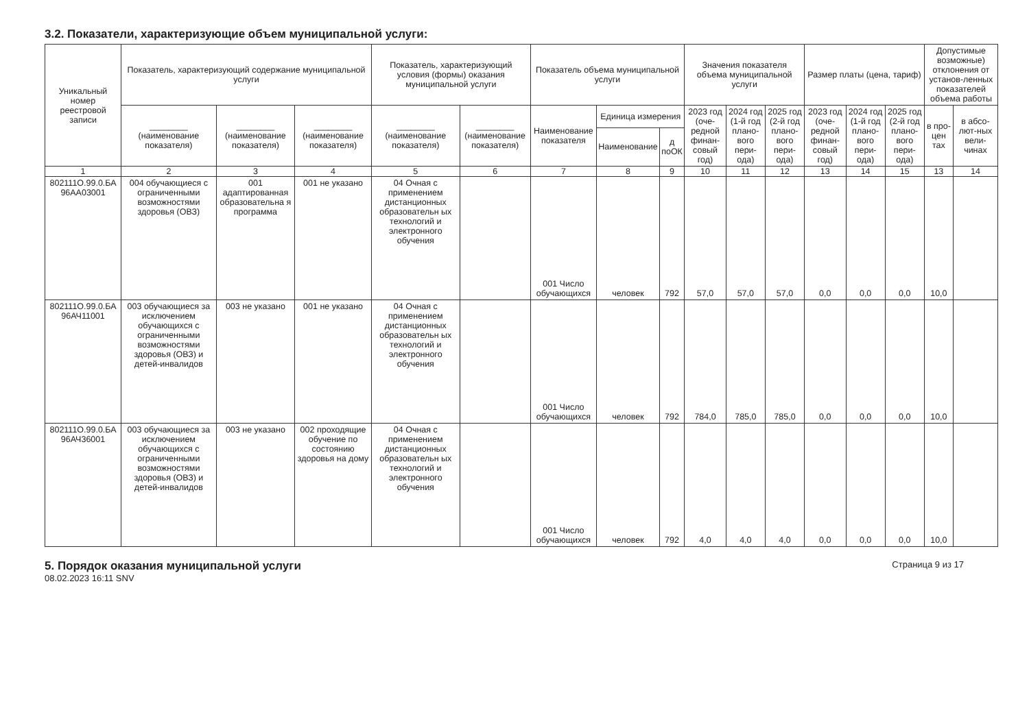3.2. Показатели, характеризующие объем муниципальной услуги:
| Уникальный номер реестровой записи | Показатель, характеризующий содержание муниципальной услуги | | | Показатель, характеризующий условия (формы) оказания муниципальной услуги | | Показатель объема муниципальной услуги | | | Значения показателя объема муниципальной услуги | | | Размер платы (цена, тариф) | | | Допустимые возможные) отклонения от установ-ленных показателей объема работы | |
| --- | --- | --- | --- | --- | --- | --- | --- | --- | --- | --- | --- | --- | --- | --- | --- | --- |
| | ________ (наименование показателя) | ________ (наименование показателя) | ________ (наименование показателя) | ________ (наименование показателя) | ________ (наименование показателя) | Наименование показателя | Единица измерения | | 2023 год (оче-редной финан-совый год) | 2024 год (1-й год плано-вого пери-ода) | 2025 год (2-й год плано-вого пери-ода) | 2023 год (оче-редной финан-совый год) | 2024 год (1-й год плано-вого пери-ода) | 2025 год (2-й год плано-вого пери-ода) | в про-цен тах | в абсо-лют-ных вели-чинах |
| | | | | | | | Наименование | д поОК | | | | | | | | |
| 1 | 2 | 3 | 4 | 5 | 6 | 7 | 8 | 9 | 10 | 11 | 12 | 13 | 14 | 15 | 13 | 14 |
| 802111О.99.0.БА 96АА03001 | 004 обучающиеся с ограниченными возможностями здоровья (ОВЗ) | 001 адаптированная образовательна я программа | 001 не указано | 04 Очная с применением дистанционных образовательн ых технологий и электронного обучения | | 001 Число обучающихся | человек | 792 | 57,0 | 57,0 | 57,0 | 0,0 | 0,0 | 0,0 | 10,0 | |
| 802111О.99.0.БА 96АЧ11001 | 003 обучающиеся за исключением обучающихся с ограниченными возможностями здоровья (ОВЗ) и детей-инвалидов | 003 не указано | 001 не указано | 04 Очная с применением дистанционных образовательн ых технологий и электронного обучения | | 001 Число обучающихся | человек | 792 | 784,0 | 785,0 | 785,0 | 0,0 | 0,0 | 0,0 | 10,0 | |
| 802111О.99.0.БА 96АЧ36001 | 003 обучающиеся за исключением обучающихся с ограниченными возможностями здоровья (ОВЗ) и детей-инвалидов | 003 не указано | 002 проходящие обучение по состоянию здоровья на дому | 04 Очная с применением дистанционных образовательн ых технологий и электронного обучения | | 001 Число обучающихся | человек | 792 | 4,0 | 4,0 | 4,0 | 0,0 | 0,0 | 0,0 | 10,0 | |
5. Порядок оказания муниципальной услуги
08.02.2023 16:11 SNV
Страница 9 из 17